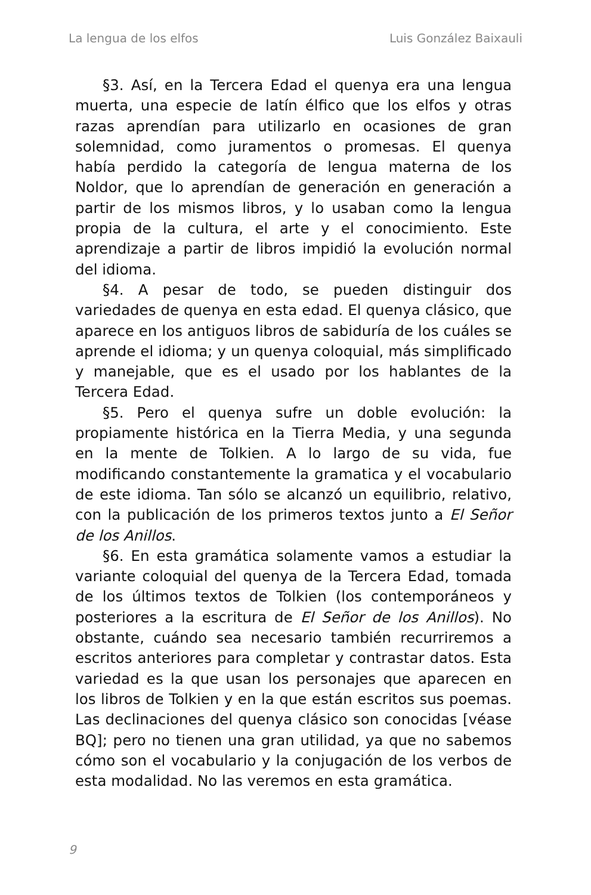La lengua de los elfos Luis González Baixauli
§3. Así, en la Tercera Edad el quenya era una lengua muerta, una especie de latín élfico que los elfos y otras razas aprendían para utilizarlo en ocasiones de gran solemnidad, como juramentos o promesas. El quenya había perdido la categoría de lengua materna de los Noldor, que lo aprendían de generación en generación a partir de los mismos libros, y lo usaban como la lengua propia de la cultura, el arte y el conocimiento. Este aprendizaje a partir de libros impidió la evolución normal del idioma.
§4. A pesar de todo, se pueden distinguir dos variedades de quenya en esta edad. El quenya clásico, que aparece en los antiguos libros de sabiduría de los cuáles se aprende el idioma; y un quenya coloquial, más simplificado y manejable, que es el usado por los hablantes de la Tercera Edad.
§5. Pero el quenya sufre un doble evolución: la propiamente histórica en la Tierra Media, y una segunda en la mente de Tolkien. A lo largo de su vida, fue modificando constantemente la gramatica y el vocabulario de este idioma. Tan sólo se alcanzó un equilibrio, relativo, con la publicación de los primeros textos junto a El Señor de los Anillos.
§6. En esta gramática solamente vamos a estudiar la variante coloquial del quenya de la Tercera Edad, tomada de los últimos textos de Tolkien (los contemporáneos y posteriores a la escritura de El Señor de los Anillos). No obstante, cuándo sea necesario también recurriremos a escritos anteriores para completar y contrastar datos. Esta variedad es la que usan los personajes que aparecen en los libros de Tolkien y en la que están escritos sus poemas. Las declinaciones del quenya clásico son conocidas [véase BQ]; pero no tienen una gran utilidad, ya que no sabemos cómo son el vocabulario y la conjugación de los verbos de esta modalidad. No las veremos en esta gramática.
9